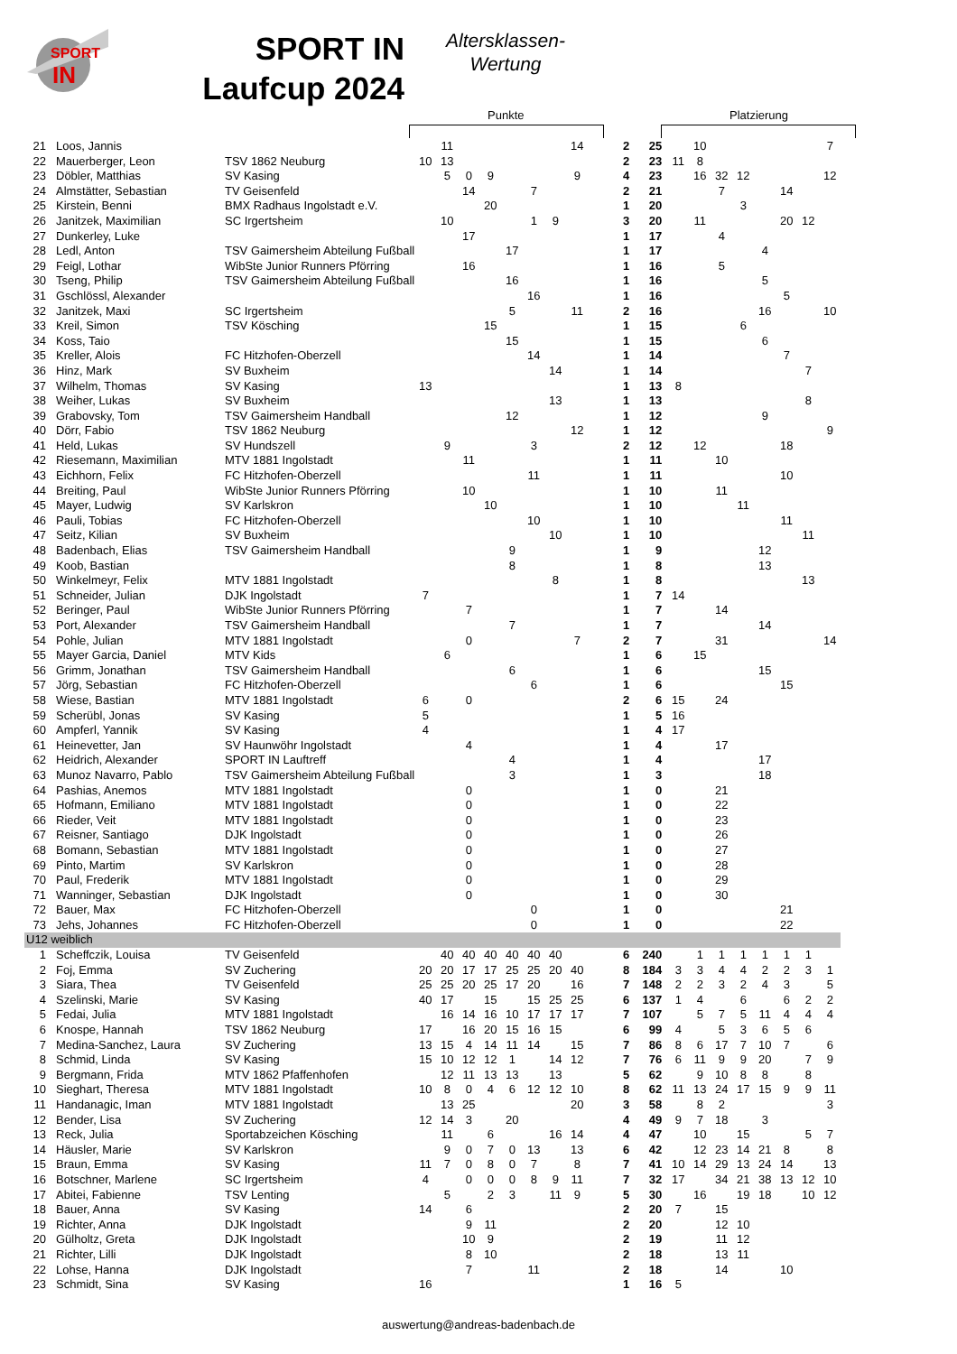SPORT
IN
SPORT IN
Laufcup 2024
Altersklassen-
Wertung
Punkte Platzierung
| 21 | Loos, Jannis | | | 11 | | | | | | 14 | 2 | 25 | | 10 | | | | | | 7 |
| 22 | Mauerberger, Leon | TSV 1862 Neuburg | 10 | 13 | | | | | | | 2 | 23 | 11 | 8 | | | | | | |
| 23 | Döbler, Matthias | SV Kasing | | 5 | 0 | 9 | | | | 9 | 4 | 23 | | 16 | 32 | 12 | | | | 12 |
| 24 | Almstätter, Sebastian | TV Geisenfeld | | | 14 | | | 7 | | | 2 | 21 | | | 7 | | | 14 | | |
| 25 | Kirstein, Benni | BMX Radhaus Ingolstadt e.V. | | | | 20 | | | | | 1 | 20 | | | | 3 | | | | |
| 26 | Janitzek, Maximilian | SC Irgertsheim | | 10 | | | | 1 | 9 | | 3 | 20 | | 11 | | | | 20 | 12 | |
| 27 | Dunkerley, Luke | | | | 17 | | | | | | 1 | 17 | | | 4 | | | | | |
| 28 | Ledl, Anton | TSV Gaimersheim Abteilung Fußball | | | | | 17 | | | | 1 | 17 | | | | | 4 | | | |
| 29 | Feigl, Lothar | WibSte Junior Runners Pförring | | | 16 | | | | | | 1 | 16 | | | 5 | | | | | |
| 30 | Tseng, Philip | TSV Gaimersheim Abteilung Fußball | | | | | 16 | | | | 1 | 16 | | | | | 5 | | | |
| 31 | Gschlössl, Alexander | | | | | | | 16 | | | 1 | 16 | | | | | | 5 | | |
| 32 | Janitzek, Maxi | SC Irgertsheim | | | | | 5 | | | 11 | 2 | 16 | | | | | 16 | | | 10 |
| 33 | Kreil, Simon | TSV Kösching | | | | 15 | | | | | 1 | 15 | | | | 6 | | | | |
| 34 | Koss, Taio | | | | | | 15 | | | | 1 | 15 | | | | | 6 | | | |
| 35 | Kreller, Alois | FC Hitzhofen-Oberzell | | | | | | 14 | | | 1 | 14 | | | | | | 7 | | |
| 36 | Hinz, Mark | SV Buxheim | | | | | | | 14 | | 1 | 14 | | | | | | | 7 | |
| 37 | Wilhelm, Thomas | SV Kasing | 13 | | | | | | | | 1 | 13 | 8 | | | | | | | |
| 38 | Weiher, Lukas | SV Buxheim | | | | | | | 13 | | 1 | 13 | | | | | | | 8 | |
| 39 | Grabovsky, Tom | TSV Gaimersheim Handball | | | | | 12 | | | | 1 | 12 | | | | | 9 | | | |
| 40 | Dörr, Fabio | TSV 1862 Neuburg | | | | | | | | 12 | 1 | 12 | | | | | | | | 9 |
| 41 | Held, Lukas | SV Hundszell | | 9 | | | | 3 | | | 2 | 12 | | 12 | | | | 18 | | |
| 42 | Riesemann, Maximilian | MTV 1881 Ingolstadt | | | 11 | | | | | | 1 | 11 | | | 10 | | | | | |
| 43 | Eichhorn, Felix | FC Hitzhofen-Oberzell | | | | | | 11 | | | 1 | 11 | | | | | | 10 | | |
| 44 | Breiting, Paul | WibSte Junior Runners Pförring | | | 10 | | | | | | 1 | 10 | | | 11 | | | | | |
| 45 | Mayer, Ludwig | SV Karlskron | | | | 10 | | | | | 1 | 10 | | | | 11 | | | | |
| 46 | Pauli, Tobias | FC Hitzhofen-Oberzell | | | | | | 10 | | | 1 | 10 | | | | | | 11 | | |
| 47 | Seitz, Kilian | SV Buxheim | | | | | | | 10 | | 1 | 10 | | | | | | | 11 | |
| 48 | Badenbach, Elias | TSV Gaimersheim Handball | | | | | 9 | | | | 1 | 9 | | | | | 12 | | | |
| 49 | Koob, Bastian | | | | | | 8 | | | | 1 | 8 | | | | | 13 | | | |
| 50 | Winkelmeyr, Felix | MTV 1881 Ingolstadt | | | | | | | 8 | | 1 | 8 | | | | | | | 13 | |
| 51 | Schneider, Julian | DJK Ingolstadt | 7 | | | | | | | | 1 | 7 | 14 | | | | | | | |
| 52 | Beringer, Paul | WibSte Junior Runners Pförring | | | 7 | | | | | | 1 | 7 | | | 14 | | | | | |
| 53 | Port, Alexander | TSV Gaimersheim Handball | | | | | 7 | | | | 1 | 7 | | | | | 14 | | | |
| 54 | Pohle, Julian | MTV 1881 Ingolstadt | | | 0 | | | | | 7 | 2 | 7 | | | 31 | | | | | 14 |
| 55 | Mayer Garcia, Daniel | MTV Kids | | 6 | | | | | | | 1 | 6 | | 15 | | | | | | |
| 56 | Grimm, Jonathan | TSV Gaimersheim Handball | | | | | 6 | | | | 1 | 6 | | | | | 15 | | | |
| 57 | Jörg, Sebastian | FC Hitzhofen-Oberzell | | | | | | 6 | | | 1 | 6 | | | | | | 15 | | |
| 58 | Wiese, Bastian | MTV 1881 Ingolstadt | 6 | | 0 | | | | | | 2 | 6 | 15 | | 24 | | | | | |
| 59 | Scherübl, Jonas | SV Kasing | 5 | | | | | | | | 1 | 5 | 16 | | | | | | | |
| 60 | Ampferl, Yannik | SV Kasing | 4 | | | | | | | | 1 | 4 | 17 | | | | | | | |
| 61 | Heinevetter, Jan | SV Haunwöhr Ingolstadt | | | 4 | | | | | | 1 | 4 | | | 17 | | | | | |
| 62 | Heidrich, Alexander | SPORT IN Lauftreff | | | | | 4 | | | | 1 | 4 | | | | | 17 | | | |
| 63 | Munoz Navarro, Pablo | TSV Gaimersheim Abteilung Fußball | | | | | 3 | | | | 1 | 3 | | | | | 18 | | | |
| 64 | Pashias, Anemos | MTV 1881 Ingolstadt | | | 0 | | | | | | 1 | 0 | | | 21 | | | | | |
| 65 | Hofmann, Emiliano | MTV 1881 Ingolstadt | | | 0 | | | | | | 1 | 0 | | | 22 | | | | | |
| 66 | Rieder, Veit | MTV 1881 Ingolstadt | | | 0 | | | | | | 1 | 0 | | | 23 | | | | | |
| 67 | Reisner, Santiago | DJK Ingolstadt | | | 0 | | | | | | 1 | 0 | | | 26 | | | | | |
| 68 | Bomann, Sebastian | MTV 1881 Ingolstadt | | | 0 | | | | | | 1 | 0 | | | 27 | | | | | |
| 69 | Pinto, Martim | SV Karlskron | | | 0 | | | | | | 1 | 0 | | | 28 | | | | | |
| 70 | Paul, Frederik | MTV 1881 Ingolstadt | | | 0 | | | | | | 1 | 0 | | | 29 | | | | | |
| 71 | Wanninger, Sebastian | DJK Ingolstadt | | | 0 | | | | | | 1 | 0 | | | 30 | | | | | |
| 72 | Bauer, Max | FC Hitzhofen-Oberzell | | | | | | 0 | | | 1 | 0 | | | | | | 21 | | |
| 73 | Jehs, Johannes | FC Hitzhofen-Oberzell | | | | | | 0 | | | 1 | 0 | | | | | | 22 | | |
| U12 weiblich | | | | | | | | | | | | | | | | | | | | |
| 1 | Scheffczik, Louisa | TV Geisenfeld | | 40 | 40 | 40 | 40 | 40 | 40 | | 6 | 240 | | 1 | 1 | 1 | 1 | 1 | 1 | |
| 2 | Foj, Emma | SV Zuchering | 20 | 20 | 17 | 17 | 25 | 25 | 20 | 40 | 8 | 184 | 3 | 3 | 4 | 4 | 2 | 2 | 3 | 1 |
| 3 | Siara, Thea | TV Geisenfeld | 25 | 25 | 20 | 25 | 17 | 20 | | 16 | 7 | 148 | 2 | 2 | 3 | 2 | 4 | 3 | | 5 |
| 4 | Szelinski, Marie | SV Kasing | 40 | 17 | | 15 | | 15 | 25 | 25 | 6 | 137 | 1 | 4 | | 6 | | 6 | 2 | 2 |
| 5 | Fedai, Julia | MTV 1881 Ingolstadt | | 16 | 14 | 16 | 10 | 17 | 17 | 17 | 7 | 107 | | 5 | 7 | 5 | 11 | 4 | 4 | 4 |
| 6 | Knospe, Hannah | TSV 1862 Neuburg | 17 | | 16 | 20 | 15 | 16 | 15 | | 6 | 99 | 4 | | 5 | 3 | 6 | 5 | 6 | |
| 7 | Medina-Sanchez, Laura | SV Zuchering | 13 | 15 | 4 | 14 | 11 | 14 | | 15 | 7 | 86 | 8 | 6 | 17 | 7 | 10 | 7 | | 6 |
| 8 | Schmid, Linda | SV Kasing | 15 | 10 | 12 | 12 | 1 | | 14 | 12 | 7 | 76 | 6 | 11 | 9 | 9 | 20 | | 7 | 9 |
| 9 | Bergmann, Frida | MTV 1862 Pfaffenhofen | | 12 | 11 | 13 | 13 | | 13 | | 5 | 62 | | 9 | 10 | 8 | 8 | | 8 | |
| 10 | Sieghart, Theresa | MTV 1881 Ingolstadt | 10 | 8 | 0 | 4 | 6 | 12 | 12 | 10 | 8 | 62 | 11 | 13 | 24 | 17 | 15 | 9 | 9 | 11 |
| 11 | Handanagic, Iman | MTV 1881 Ingolstadt | | 13 | 25 | | | | | 20 | 3 | 58 | | 8 | 2 | | | | | 3 |
| 12 | Bender, Lisa | SV Zuchering | 12 | 14 | 3 | | 20 | | | | 4 | 49 | 9 | 7 | 18 | | 3 | | | |
| 13 | Reck, Julia | Sportabzeichen Kösching | | 11 | | 6 | | | 16 | 14 | 4 | 47 | | 10 | | 15 | | | 5 | 7 |
| 14 | Häusler, Marie | SV Karlskron | | 9 | 0 | 7 | 0 | 13 | | 13 | 6 | 42 | | 12 | 23 | 14 | 21 | 8 | | 8 |
| 15 | Braun, Emma | SV Kasing | 11 | 7 | 0 | 8 | 0 | 7 | | 8 | 7 | 41 | 10 | 14 | 29 | 13 | 24 | 14 | | 13 |
| 16 | Botschner, Marlene | SC Irgertsheim | 4 | | 0 | 0 | 0 | 8 | 9 | 11 | 7 | 32 | 17 | | 34 | 21 | 38 | 13 | 12 | 10 |
| 17 | Abitei, Fabienne | TSV Lenting | | 5 | | 2 | 3 | | 11 | 9 | 5 | 30 | | 16 | | 19 | 18 | | 10 | 12 |
| 18 | Bauer, Anna | SV Kasing | 14 | | 6 | | | | | | 2 | 20 | 7 | | 15 | | | | | |
| 19 | Richter, Anna | DJK Ingolstadt | | | 9 | 11 | | | | | 2 | 20 | | | 12 | 10 | | | | |
| 20 | Gülholtz, Greta | DJK Ingolstadt | | | 10 | 9 | | | | | 2 | 19 | | | 11 | 12 | | | | |
| 21 | Richter, Lilli | DJK Ingolstadt | | | 8 | 10 | | | | | 2 | 18 | | | 13 | 11 | | | | |
| 22 | Lohse, Hanna | DJK Ingolstadt | | | 7 | | | 11 | | | 2 | 18 | | | 14 | | | 10 | | |
| 23 | Schmidt, Sina | SV Kasing | 16 | | | | | | | | 1 | 16 | 5 | | | | | | | |
auswertung@andreas-badenbach.de